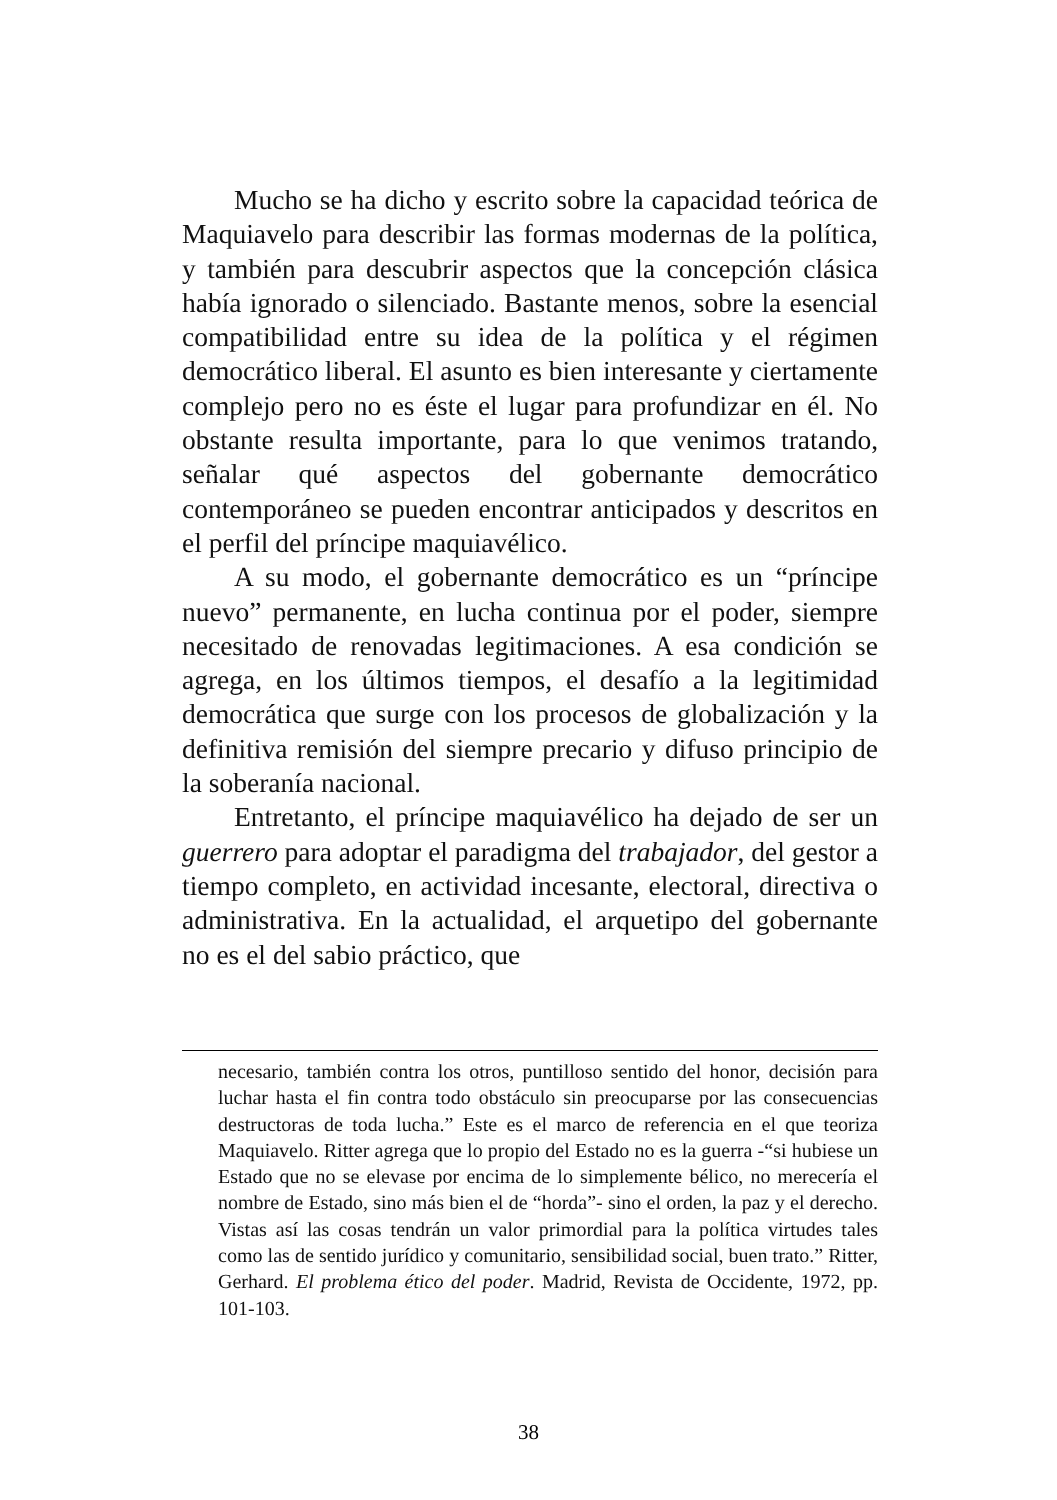Mucho se ha dicho y escrito sobre la capacidad teórica de Maquiavelo para describir las formas modernas de la política, y también para descubrir aspectos que la concepción clásica había ignorado o silenciado. Bastante menos, sobre la esencial compatibilidad entre su idea de la política y el régimen democrático liberal. El asunto es bien interesante y ciertamente complejo pero no es éste el lugar para profundizar en él. No obstante resulta importante, para lo que venimos tratando, señalar qué aspectos del gobernante democrático contemporáneo se pueden encontrar anticipados y descritos en el perfil del príncipe maquiavélico.
A su modo, el gobernante democrático es un “príncipe nuevo” permanente, en lucha continua por el poder, siempre necesitado de renovadas legitimaciones. A esa condición se agrega, en los últimos tiempos, el desafío a la legitimidad democrática que surge con los procesos de globalización y la definitiva remisión del siempre precario y difuso principio de la soberanía nacional.
Entretanto, el príncipe maquiavélico ha dejado de ser un guerrero para adoptar el paradigma del trabajador, del gestor a tiempo completo, en actividad incesante, electoral, directiva o administrativa. En la actualidad, el arquetipo del gobernante no es el del sabio práctico, que
necesario, también contra los otros, puntilloso sentido del honor, decisión para luchar hasta el fin contra todo obstáculo sin preocuparse por las consecuencias destructoras de toda lucha.” Este es el marco de referencia en el que teoriza Maquiavelo. Ritter agrega que lo propio del Estado no es la guerra -“si hubiese un Estado que no se elevase por encima de lo simplemente bélico, no merecería el nombre de Estado, sino más bien el de “horda”- sino el orden, la paz y el derecho. Vistas así las cosas tendrán un valor primordial para la política virtudes tales como las de sentido jurídico y comunitario, sensibilidad social, buen trato.” Ritter, Gerhard. El problema ético del poder. Madrid, Revista de Occidente, 1972, pp. 101-103.
38